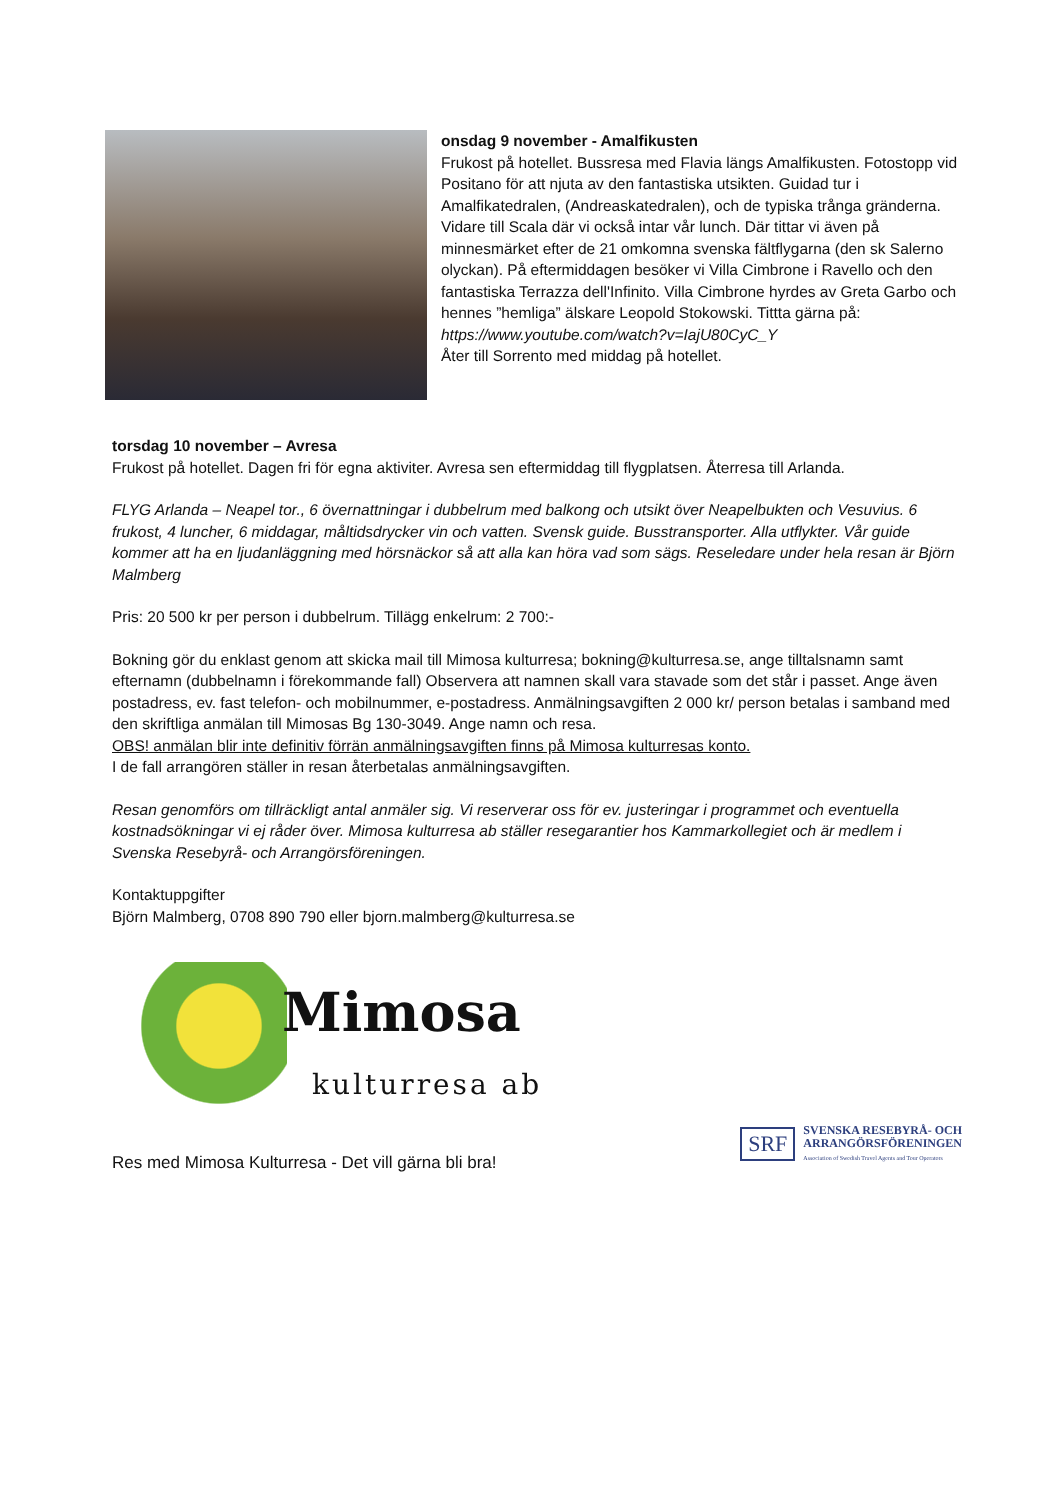onsdag 9 november - Amalfikusten
Frukost på hotellet. Bussresa med Flavia längs Amalfikusten. Fotostopp vid Positano för att njuta av den fantastiska utsikten. Guidad tur i Amalfikatedralen, (Andreaskatedralen), och de typiska trånga gränderna. Vidare till Scala där vi också intar vår lunch. Där tittar vi även på minnesmärket efter de 21 omkomna svenska fältflygarna (den sk Salerno olyckan). På eftermiddagen besöker vi Villa Cimbrone i Ravello och den fantastiska Terrazza dell'Infinito. Villa Cimbrone hyrdes av Greta Garbo och hennes ”hemliga” älskare Leopold Stokowski. Tittta gärna på: https://www.youtube.com/watch?v=IajU80CyC_Y
Åter till Sorrento med middag på hotellet.
torsdag 10 november – Avresa
Frukost på hotellet. Dagen fri för egna aktiviter. Avresa sen eftermiddag till flygplatsen. Återresa till Arlanda.
FLYG Arlanda – Neapel tor., 6 övernattningar i dubbelrum med balkong och utsikt över Neapelbukten och Vesuvius. 6 frukost, 4 luncher, 6 middagar, måltidsdrycker vin och vatten. Svensk guide. Busstransporter. Alla utflykter. Vår guide kommer att ha en ljudanläggning med hörsnäckor så att alla kan höra vad som sägs. Reseledare under hela resan är Björn Malmberg
Pris: 20 500 kr per person i dubbelrum. Tillägg enkelrum: 2 700:-
Bokning gör du enklast genom att skicka mail till Mimosa kulturresa; bokning@kulturresa.se, ange tilltalsnamn samt efternamn (dubbelnamn i förekommande fall) Observera att namnen skall vara stavade som det står i passet. Ange även postadress, ev. fast telefon- och mobilnummer, e-postadress. Anmälningsavgiften 2 000 kr/ person betalas i samband med den skriftliga anmälan till Mimosas Bg 130-3049. Ange namn och resa.
OBS! anmälan blir inte definitiv förrän anmälningsavgiften finns på Mimosa kulturresas konto.
I de fall arrangören ställer in resan återbetalas anmälningsavgiften.
Resan genomförs om tillräckligt antal anmäler sig. Vi reserverar oss för ev. justeringar i programmet och eventuella kostnadsökningar vi ej råder över. Mimosa kulturresa ab ställer resegarantier hos Kammarkollegiet och är medlem i Svenska Resebyrå- och Arrangörsföreningen.
Kontaktuppgifter
Björn Malmberg, 0708 890 790 eller bjorn.malmberg@kulturresa.se
Mimosa
kulturresa ab
Res med Mimosa Kulturresa - Det vill gärna bli bra!
SRF
SVENSKA RESEBYRÅ- OCH
ARRANGÖRSFÖRENINGEN
Association of Swedish Travel Agents and Tour Operators